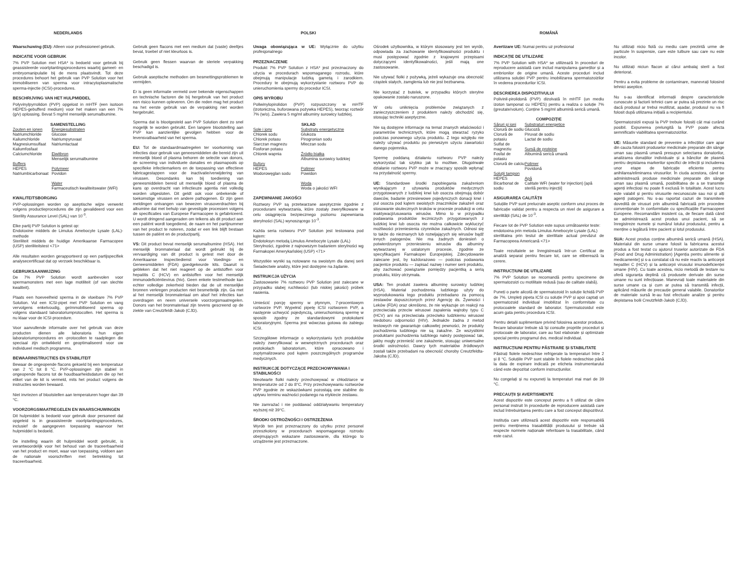NEDERLANDS
Waarschuwing (EU): Alleen voor professioneel gebruik.
INDICATIE VOOR GEBRUIK
7% PVP Solution met HSA* is bedoeld voor gebruik bij geassisteerde voortplantingsprocedures waarbij gameet- en embryomanipulatie bij de mens plaatsvindt. Tot deze procedures behoort het gebruik van PVP Solution voor het immobiliseren van sperma voor intracytoplasmatische sperma-injectie (ICSI)-procedures.
BESCHRIJVING VAN HET HULPMIDDEL
Polyvinylpyrrolidon (PVP) opgelost in mHTF (een isotoon HEPES-gebufferd medium) voor het maken van een 7% (g/v) oplossing. Bevat 5 mg/ml menselijk serumalbumine.
SAMENSTELLING
| Zouten en ionen Natriumchloride Kaliumchloride Magnesiumsulfaat Kaliumfosfaat Calciumchloride Buffers HEPES Natriumbicarbonaat | Energiesubstraten Glucose Natriumpyruvaat Natriumlactaat Eiwitbron Menselijk serumalbumine Polymeer Povidon Water Farmaceutisch kwaliteitswater (WFI) |
KWALITEITSBORGING
PVP-oplossingen worden op aseptische wijze verwerkt volgens productieprocedures die zijn gevalideerd voor een Sterility Assurance Level (SAL) van 10<sup>-3</sup>.
Elke partij PVP Solution is getest op:
Endotoxine middels de Limulus Amebocyte Lysate (LAL)-methode
Steriliteit middels de huidige Amerikaanse Farmacopee (USP) steriliteitstest <71>
Alle resultaten worden gerapporteerd op een partijspecifiek analysecertificaat dat op verzoek beschikbaar is.
GEBRUIKSAANWIJZING
De 7% PVP Solution wordt aanbevolen voor spermamonsters met een lage motiliteit (of van slechte kwaliteit).
Plaats een hoeveelheid sperma in de vloeibare 7% PVP Solution. Vul een ICSI-pipet met PVP Solution en vang vervolgens enkelvoudig, geïmmobiliseerd sperma op volgens standaard laboratoriumprotocollen. Het sperma is nu klaar voor de ICSI-procedure.
Voor aanvullende informatie over het gebruik van deze producten dienen alle laboratoria hun eigen laboratoriumprocedures en -protocollen te raadplegen die speciaal zijn ontwikkeld en geoptimaliseerd voor uw individueel medisch programma.
BEWAARINSTRUCTIES EN STABILITEIT
Bewaar de ongeopende flacons gekoeld bij een temperatuur van 2 °C tot 8 °C. PVP-oplossingen zijn stabiel in ongeopende flacons tot de houdbaarheidsdatum die op het etiket van de kit is vermeld, mits het product volgens de instructies worden bewaard.
Niet invriezen of blootstellen aan temperaturen hoger dan 39 °C.
VOORZORGSMAATREGELEN EN WAARSCHUWINGEN
Dit hulpmiddel is bedoeld voor gebruik door personeel dat opgeleid is in geassisteerde voortplantingsprocedures, inclusief de aangegeven toepassing waarvoor het hulpmiddel is bedoeld.
De instelling waarin dit hulpmiddel wordt gebruikt, is verantwoordelijk voor het behoud van de traceerbaarheid van het product en moet, waar van toepassing, voldoen aan de nationale voorschriften met betrekking tot traceerbaarheid.
Gebruik geen flacons met een medium dat (vaste) deeltjes bevat, troebel of niet kleurloos is.
Gebruik geen flessen waarvan de steriele verpakking beschadigd is.
Gebruik aseptische methoden om besmettingsproblemen te vermijden.
Er is geen informatie vermeld over bekende eigenschappen en technische factoren die bij hergebruik van het product een risico kunnen opleveren. Om die reden mag het product na het eerste gebruik van de verpakking niet worden hergebruikt.
Sperma dat is blootgesteld aan PVP Solution dient zo snel mogelijk te worden gebruikt. Een langere blootstelling aan PVP kan aanzienlijke gevolgen hebben voor de levensvatbaarheid van het sperma.
EU: Tot de standaardmaatregelen ter voorkoming van infecties door gebruik van geneesmiddelen die bereid zijn uit menselijk bloed of plasma behoren de selectie van donors, de screening van individuele donaties en plasmapools op specifieke infectiemarkers en de toepassing van effectieve fabricagestappen voor de inactivatie/verwijdering van virussen. Desondanks kan bij toediening van geneesmiddelen bereid uit menselijk bloed of plasma de kans op overdracht van infectieuze agentia niet volledig worden uitgesloten. Dit geldt ook voor onbekende of toekomstige virussen en andere pathogenen. Er zijn geen meldingen ontvangen van bewezen virusoverdrachten bij albumine dat met behulp van gevestigde processen volgens de specificaties van Europese Farmacopee is gefabriceerd. U wordt dringend aangeraden om telkens als dit product aan een patiënt wordt toegediend, de naam en het partijnummer van het product te noteren, zodat er een link blijft bestaan tussen de patiënt en de productpartij.
VS: Dit product bevat menselijk serumalbumine (HSA). Het menselijk bronmateriaal dat wordt gebruikt bij de vervaardiging van dit product is getest met door de Amerikaanse Inspectiedienst voor Voedings- en Geneesmiddelen (FDA) goedgekeurde kits. Daaruit is gebleken dat het niet reageert op de antistoffen voor hepatitis C (HCV) en antistoffen voor het menselijk immunodeficiëntievirus (hiv). Geen enkele testmethode kan echter volledige zekerheid bieden dat de uit menselijke bronnen verkregen producten niet besmettelijk zijn. Ga met al het menselijk bronmateriaal om alsof het infecties kan overdragen en neem universele voorzorgsmaatregelen. Donors van het bronmateriaal zijn tevens gescreend op de ziekte van Creutzfeldt-Jakob (CJD).
POLSKI
Uwaga obowiązująca w UE: Wyłącznie do użytku profesjonalnego
PRZEZNACZENIE
Produkt 7% PVP Solution z HSA* jest przeznaczony do użycia w procedurach wspomaganego rozrodu, które obejmują manipulacje ludzką gametą i zarodkiem. Procedury te obejmują wykorzystanie roztworu PVP do unieruchomienia spermy do procedur ICSI.
OPIS WYROBU
Poliwinylopirolidon (PVP) rozpuszczony w mHTF (izotoniczna, buforowana pożywka HEPES), tworząc roztwór 7% (w/o). Zawiera 5 mg/ml albuminy surowicy ludzkiej.
SKŁAD
| Sole i jony Chlorek sodu Chlorek potasu Siarczan magnezu Fosforan potasu Chlorek wapnia Bufory HEPES Wodorowęglan sodu | Substraty energetyczne Glukoza Pirogronian sodu Mleczan sodu Źródło białka Albumina surowicy ludzkiej Polimer Powidon Woda Woda o jakości WFI |
ZAPEWNIANIE JAKOŚCI
Roztwory PVP są przetwarzane aseptycznie zgodnie z procedurami wytwarzania, które zostały zweryfikowane w celu osiągnięcia bezpiecznego poziomu zapewniania sterylności (SAL) wynoszącego 10<sup>-3</sup>.
Każda seria roztworu PVP Solution jest testowana pod kątem:
Endotoksyn metodą Limulus Amebocyte Lysate (LAL)
Sterylności, zgodnie z najnowszym badaniem sterylności wg Farmakopei Amerykańskiej (USP) <71>
Wszystkie wyniki są notowane na swoistym dla danej serii Świadectwie analizy, które jest dostępne na żądanie.
INSTRUKCJA UŻYCIA
Zastosowanie 7% roztworu PVP Solution jest zalecane w przypadku słabej ruchliwości (lub niskiej jakości) próbek nasienia.
Umieścić porcję spermy w płynnym, 7-procentowym roztworze PVP. Wypełnić pipetę ICSI roztworem PVP, a następnie uchwycić pojedynczą, unieruchomioną spermę w sposób zgodny ze standardowymi protokołami laboratoryjnymi. Sperma jest wówczas gotowa do zabiegu ICSI.
Szczegółowe informacje o wykorzystaniu tych produktów należy zweryfikować w wewnętrznych procedurach oraz protokołach laboratorium, które opracowano i zoptymalizowano pod kątem poszczególnych programów medycznych.
INSTRUKCJE DOTYCZĄCE PRZECHOWYWANIA I STABILNOŚCI
Nieotwarte fiolki należy przechowywać w chłodziarce w temperaturze od 2 do 8°C. Przy przechowywaniu roztworów PVP zgodnie ze wskazówkami pozostają one stabilne do upływu terminu ważności podanego na etykiecie zestawu.
Nie zamrażać i nie poddawać oddziaływaniu temperatury wyższej niż 39°C.
ŚRODKI OSTROŻNOŚCI I OSTRZEŻENIA
Wyrób ten jest przeznaczony do użytku przez personel przeszkolony w procedurach wspomaganego rozrodu obejmujących wskazane zastosowanie, dla którego to urządzenie jest przeznaczone.
Ośrodek użytkownika, w którym stosowany jest ten wyrób, odpowiada za zachowanie identyfikowalności produktu i musi postępować zgodnie z krajowymi przepisami dotyczącymi identyfikowalności, jeśli mają one zastosowanie.
Nie używać fiolki z pożywką, jeżeli wykazuje ona obecność cząstek stałych, zamglenia lub nie jest bezbarwna.
Nie korzystać z butelek, w przypadku których sterylne opakowanie zostało naruszone.
W celu uniknięcia problemów związanych z zanieczyszczeniem z produktem należy obchodzić się, stosując techniki aseptyczne.
Nie są dostępne informacje na temat znanych właściwości i parametrów technicznych, które mogą stwarzać ryzyko podczas ponownego użycia produktu. Z tego względu nie należy używać produktu po pierwszym użyciu zawartości danego pojemnika.
Spermę poddaną działaniu roztworu PVP należy wykorzystać tak szybko jak to możliwe. Długotrwałe działanie roztworu PVP może w znaczący sposób wpłynąć na przydatność spermy.
UE: Standardowe środki zapobiegania zakażeniom wynikającym z używania produktów medycznych przygotowanych z ludzkiej krwi lub osocza obejmują dobór dawców, badanie przesiewowe pojedynczych donacji krwi i pul osocza pod kątem swoistych znaczników zakażeń oraz stosowanie skutecznych kroków w procesie produkcji w celu inaktywacji/usuwania wirusów. Mimo to w przypadku podawania produktów leczniczych przygotowanych z ludzkiej krwi lub osocza nie można całkowicie wykluczyć możliwości przeniesienia czynników zakaźnych. Odnosi się to także do nieznanych lub rozwijających się wirusów bądź innych patogenów. Nie ma żadnych doniesień o potwierdzonym przeniesieniu wirusów dla albuminy wytwarzanej w ustalonym procesie, zgodnie ze specyfikacjami Farmakopei Europejskiej. Zdecydowanie zalecane jest, by każdorazowo — podczas podawania pacjentce produktu — zapisać nazwę i numer serii produktu, aby zachować powiązanie pomiędzy pacjentką a serią produktu, który otrzymała.
USA: Ten produkt zawiera albuminę surowicy ludzkiej (HSA). Materiał pochodzenia ludzkiego użyty do wyprodukowania tego produktu przebadano za pomocą zestawów dopuszczonych przez Agencję ds. Żywności i Leków (FDA) oraz określono, że nie wykazuje on reakcji na przeciwciała przeciw wirusowi zapalenia wątroby typu C (HCV) ani na przeciwciała przeciwko ludzkiemu wirusowi niedoboru odporności (HIV). Jednakże żadna z metod testowych nie gwarantuje całkowitej pewności, że produkty pochodzenia ludzkiego nie są zakaźne. Ze wszystkimi produktami pochodzenia ludzkiego należy postępować tak, jakby mogły przenieść one zakażenie, stosując uniwersalne środki ostrożności. Dawcy tych materiałów źródłowych zostali także przebadani na obecność choroby Creutzfeldta-Jakoba (CJD).
ROMÂNĂ
Avertizare UE: Numai pentru uz profesional
INDICAȚIE DE UTILIZARE
7% PVP Solution with HSA* se utilizează în proceduri de reproducere asistată care includ manipularea gameților și a embrionilor de origine umană. Aceste proceduri includ utilizarea soluției PVP pentru imobilizarea spermatozoizilor în vederea procedurilor ICSI.
DESCRIEREA DISPOZITIVULUI
Polivinil-pirolidonă (PVP) dizolvată în mHTF (un mediu izoton tamponat cu HEPES) pentru a realiza o soluție 7% (greutate/volum). Conține 5 mg/ml albumină serică umană.
COMPOZIȚIE
| Săruri și ioni Clorură de sodiu Clorură de potasiu Sulfat de magneziu Fosfat de potasiu Clorură de calciu Soluții tampon HEPES Bicarbonat de sodiu | Substraturi energetice Glucoză Piruvat de sodiu Lactat de sodiu Sursă de proteine Albumină serică umană Polimer Povidonă Apă Calitate WFI (water for injection) [apă sterilă pentru injecții] |
ASIGURAREA CALITĂȚII
Soluțiile PVP sunt prelucrate aseptic conform unui proces de fabricație validat pentru a respecta un nivel de asigurare a sterilității (SAL) de 10<sup>-3</sup>.
Fiecare lot de PVP Solution este supus următoarelor teste:
endotoxina prin metoda Limulus Amebocyte Lysate (LAL)
sterilitatea prin testul de sterilitate actual prevăzut de Farmacopeea Americană <71>
Toate rezultatele se înregistrează într-un Certificat de analiză separat pentru fiecare lot, care se eliberează la cerere.
INSTRUCȚIUNI DE UTILIZARE
7% PVP Solution se recomandă pentru specimene de spermatozoizi cu motilitate redusă (sau de calitate slabă).
Puneți o parte alicotă de spermatozoid în soluție lichidă PVP de 7%. Umpleți pipeta ICSI cu soluție PVP și apoi captați un spermatozoid individual imobilizat în conformitate cu protocoalele standard de laborator. Spermatozoidul este acum gata pentru procedura ICSI.
Pentru detalii suplimentare privind folosirea acestor produse, fiecare laborator trebuie să își consulte propriile proceduri și protocoale de laborator, care au fost elaborate și optimizate special pentru programul dvs. medical individual.
INSTRUCȚIUNI PENTRU PĂSTRARE ȘI STABILITATE
Păstrați fiolele nedeschise refrigerate la temperaturi între 2 și 8 °C. Soluțiile PVP sunt stabile în fiolele nedeschise până la data de expirare indicată pe eticheta instrumentarului când este depozitat conform instrucțiunilor.
Nu congelați și nu expuneți la temperaturi mai mari de 39 °C.
PRECAUȚII ȘI AVERTISMENTE
Acest dispozitiv este conceput pentru a fi utilizat de către personal instruit în procedurile de reproducere asistată care includ întrebuințarea pentru care a fost conceput dispozitivul.
Instituția care utilizează acest dispozitiv este responsabilă pentru menținerea trasabilității produsului și trebuie să respecte normele naționale referitoare la trasabilitate, când este cazul.
Nu utilizați nicio fiolă cu mediu care prezintă urme de particule în suspensie, care este tulbure sau care nu este incolor.
Nu utilizați niciun flacon al cărui ambalaj steril a fost deteriorat.
Pentru a evita probleme de contaminare, manevrați folosind tehnici aseptice.
Nu s-au identificat informații despre caracteristicile cunoscute și factorii tehnici care ar putea să prezinte un risc dacă produsul ar trebui reutilizat, așadar, produsul nu va fi folosit după utilizarea inițială a recipientului.
Spermatozoizii expuși la PVP trebuie folosiți cât mai curând posibil. Expunerea prelungită la PVP poate afecta semnificativ viabilitatea spermatozoizilor.
UE: Măsurile standard de prevenire a infecțiilor care apar din cauza folosirii produselor medicinale preparate din sânge uman sau plasmă umană presupun selectarea donatorilor, analizarea donațiilor individuale și a băncilor de plasmă pentru depistarea markerilor specifici de infecții și includerea unor etape de fabricație eficiente pentru anihilarea/eliminarea virusurilor. În ciuda acestora, când se administrează produse medicinale preparate din sânge uman sau plasmă umană, posibilitatea de a se transmite agenți infecțioși nu poate fi exclusă în totalitate. Acest lucru este valabil și pentru virusurile necunoscute sau noi și alți agenți patogeni. Nu s-au raportat cazuri de transmitere dovedită de virusuri prin albumină fabricată prin procedee convenționale în conformitate cu specificațiile Farmacopeei Europene. Recomandăm insistent ca, de fiecare dată când se administrează acest produs unui pacient, să se înregistreze numele și numărul lotului produsului, pentru a menține o legătură între pacient și lotul produsului.
SUA: Acest produs conține albumină serică umană (HSA). Materialul din surse umane folosit la fabricarea acestui produs a fost testat cu ajutorul truselor autorizate de FDA (Food and Drug Administration) [Agenția pentru alimente și medicamente] și s-a constatat că nu este reactiv la anticorpii hepatitei C (HCV) și la anticorpii virusului imunodeficienței umane (HIV). Cu toate acestea, nicio metodă de testare nu oferă siguranța deplină că produsele derivate din surse umane nu sunt infecțioase. Manevrați toate materialele din surse umane ca și cum ar putea să transmită infecții, aplicând măsurile de precauție general valabile. Donatorilor de materiale sursă le-au fost efectuate analize și pentru depistarea bolii Creutzfeldt-Jakob (CJD).